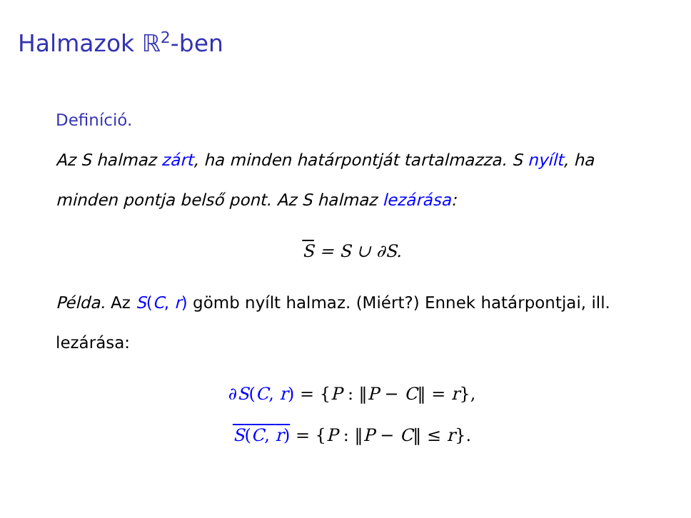Halmazok ℝ<sup>2</sup>-ben
Definíció.
Az S halmaz zárt, ha minden határpontját tartalmazza. S nyílt, ha minden pontja belső pont. Az S halmaz lezárása:
S = S ∪ ∂S.
Példa. Az S(C, r) gömb nyílt halmaz. (Miért?) Ennek határpontjai, ill. lezárása:
∂S(C, r) = {P : ‖P − C‖ = r},
S(C, r) = {P : ‖P − C‖ ≤ r}.